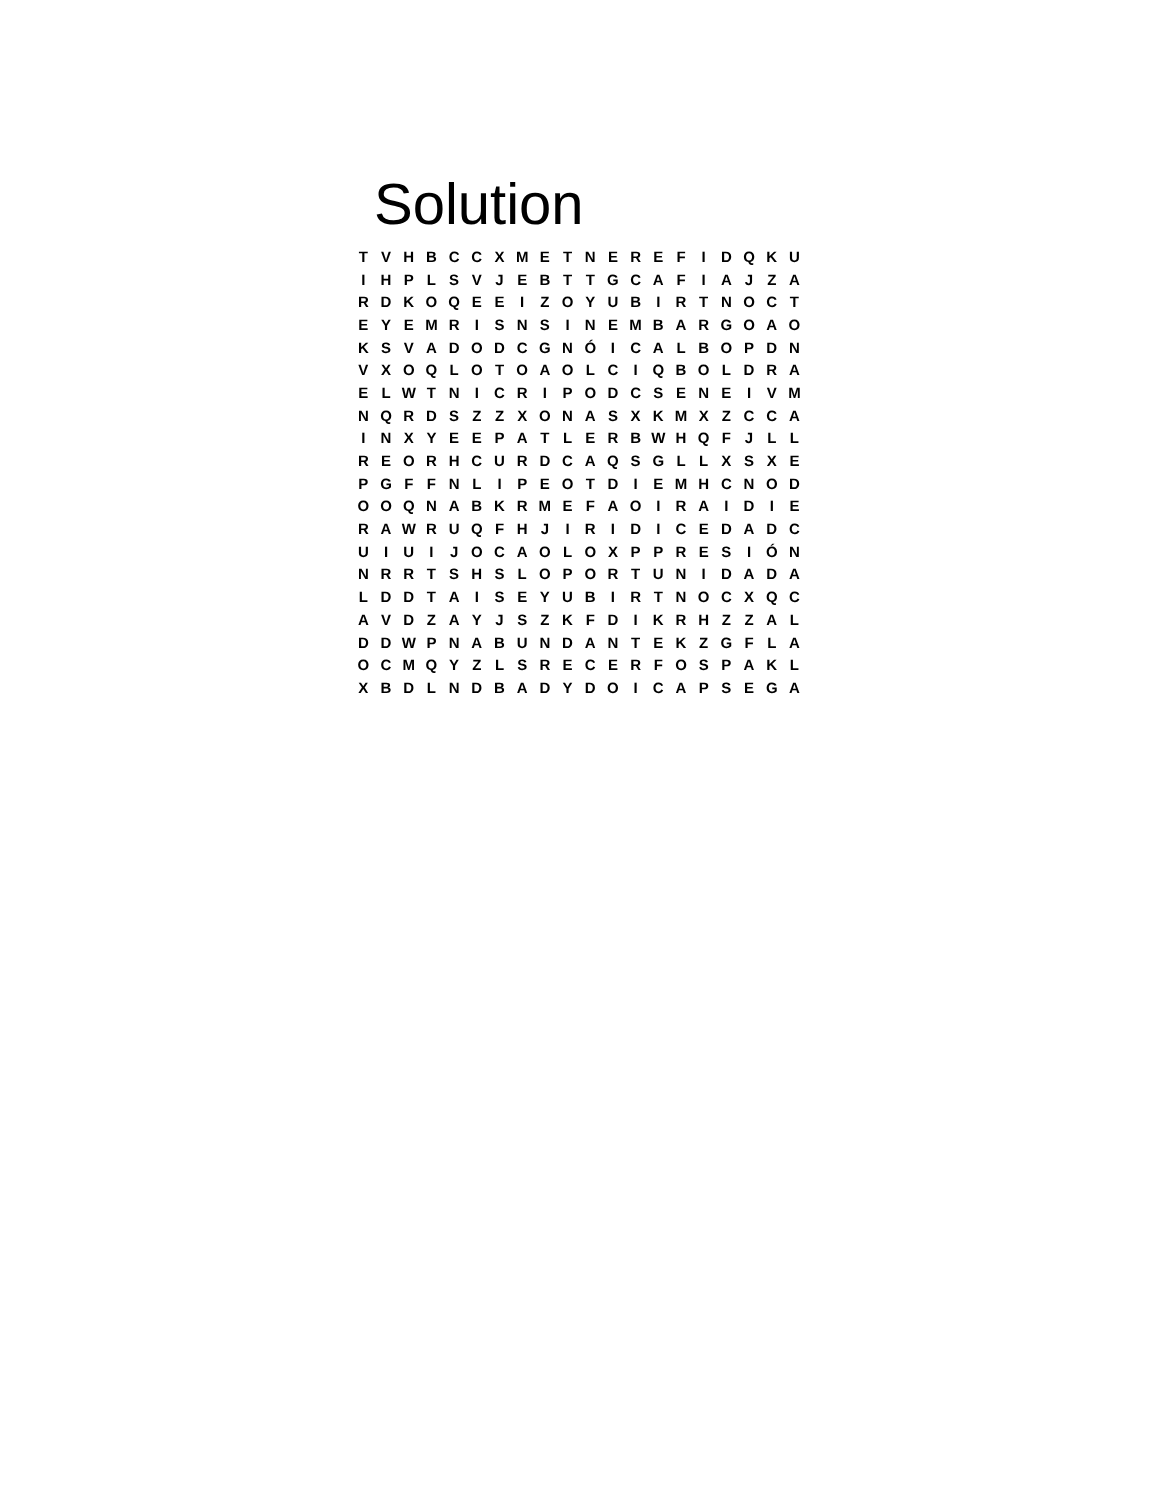Solution
| T | V | H | B | C | C | X | M | E | T | N | E | R | E | F | I | D | Q | K | U |
| I | H | P | L | S | V | J | E | B | T | T | G | C | A | F | I | A | J | Z | A |
| R | D | K | O | Q | E | E | I | Z | O | Y | U | B | I | R | T | N | O | C | T |
| E | Y | E | M | R | I | S | N | S | I | N | E | M | B | A | R | G | O | A | O |
| K | S | V | A | D | O | D | C | G | N | Ó | I | C | A | L | B | O | P | D | N |
| V | X | O | Q | L | O | T | O | A | O | L | C | I | Q | B | O | L | D | R | A |
| E | L | W | T | N | I | C | R | I | P | O | D | C | S | E | N | E | I | V | M |
| N | Q | R | D | S | Z | Z | X | O | N | A | S | X | K | M | X | Z | C | C | A |
| I | N | X | Y | E | E | P | A | T | L | E | R | B | W | H | Q | F | J | L | L |
| R | E | O | R | H | C | U | R | D | C | A | Q | S | G | L | L | X | S | X | E |
| P | G | F | F | N | L | I | P | E | O | T | D | I | E | M | H | C | N | O | D |
| O | O | Q | N | A | B | K | R | M | E | F | A | O | I | R | A | I | D | I | E |
| R | A | W | R | U | Q | F | H | J | I | R | I | D | I | C | E | D | A | D | C |
| U | I | U | I | J | O | C | A | O | L | O | X | P | P | R | E | S | I | Ó | N |
| N | R | R | T | S | H | S | L | O | P | O | R | T | U | N | I | D | A | D | A |
| L | D | D | T | A | I | S | E | Y | U | B | I | R | T | N | O | C | X | Q | C |
| A | V | D | Z | A | Y | J | S | Z | K | F | D | I | K | R | H | Z | Z | A | L |
| D | D | W | P | N | A | B | U | N | D | A | N | T | E | K | Z | G | F | L | A |
| O | C | M | Q | Y | Z | L | S | R | E | C | E | R | F | O | S | P | A | K | L |
| X | B | D | L | N | D | B | A | D | Y | D | O | I | C | A | P | S | E | G | A |